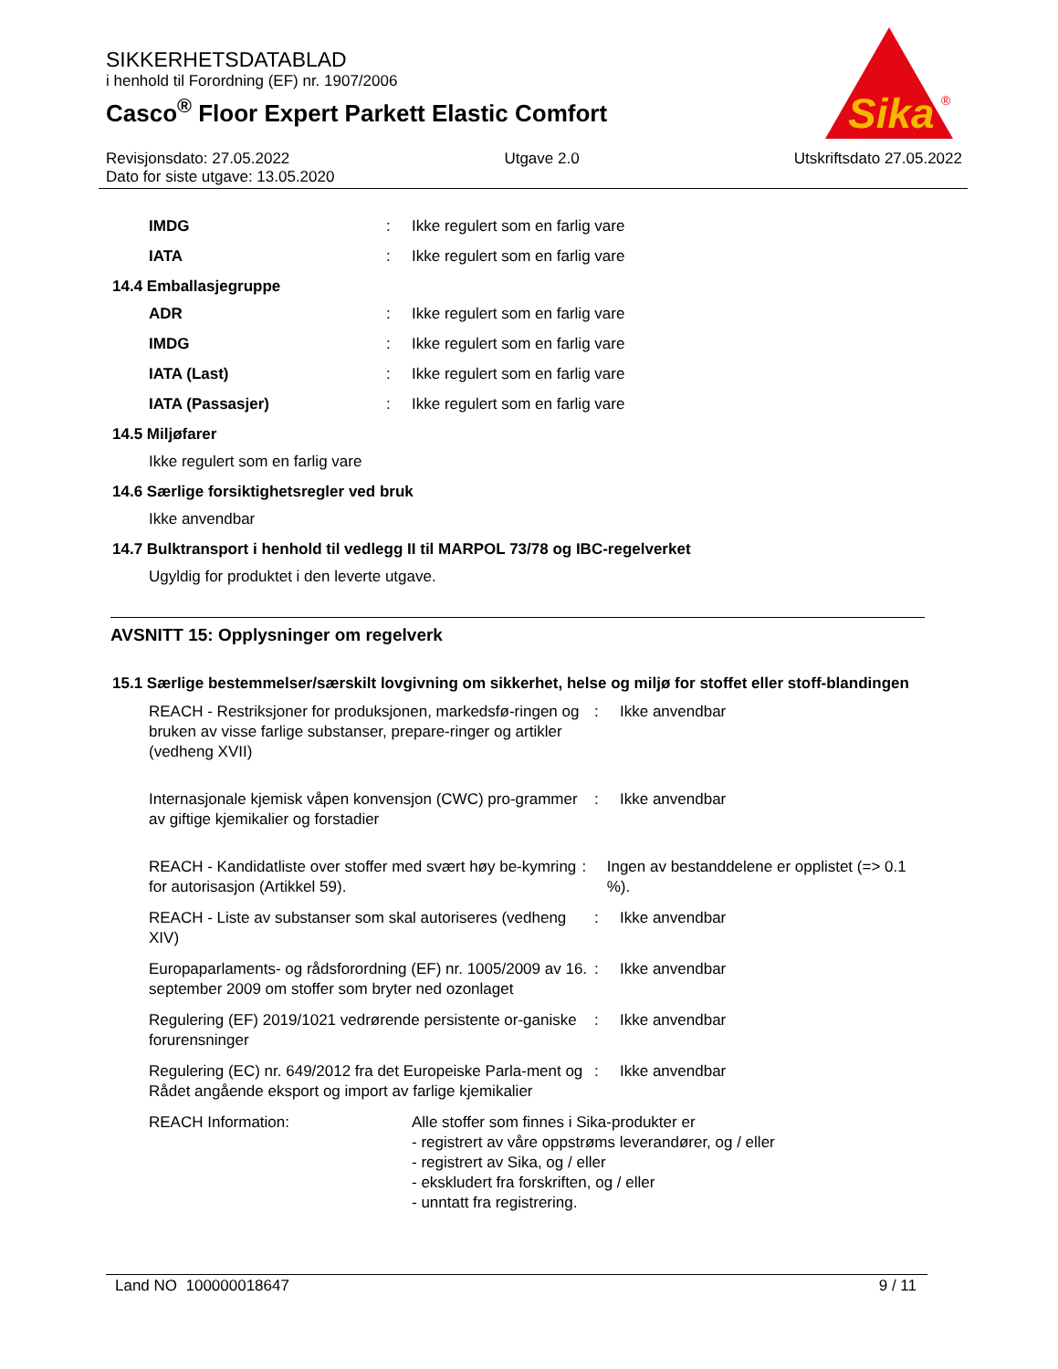SIKKERHETSDATABLAD
i henhold til Forordning (EF) nr. 1907/2006
Casco<sup>®</sup> Floor Expert Parkett Elastic Comfort
Sika
®
Revisjonsdato: 27.05.2022 Utgave 2.0 Utskriftsdato 27.05.2022
Dato for siste utgave: 13.05.2020
IMDG: Ikke regulert som en farlig vare
IATA: Ikke regulert som en farlig vare
14.4 Emballasjegruppe
ADR: Ikke regulert som en farlig vare
IMDG: Ikke regulert som en farlig vare
IATA (Last): Ikke regulert som en farlig vare
IATA (Passasjer): Ikke regulert som en farlig vare
14.5 Miljøfarer
Ikke regulert som en farlig vare
14.6 Særlige forsiktighetsregler ved bruk
Ikke anvendbar
14.7 Bulktransport i henhold til vedlegg II til MARPOL 73/78 og IBC-regelverket
Ugyldig for produktet i den leverte utgave.
AVSNITT 15: Opplysninger om regelverk
15.1 Særlige bestemmelser/særskilt lovgivning om sikkerhet, helse og miljø for stoffet eller stoff-blandingen
REACH - Restriksjoner for produksjonen, markedsfø-ringen og bruken av visse farlige substanser, prepare-ringer og artikler (vedheng XVII): Ikke anvendbar
Internasjonale kjemisk våpen konvensjon (CWC) pro-grammer av giftige kjemikalier og forstadier: Ikke anvendbar
REACH - Kandidatliste over stoffer med svært høy be-kymring for autorisasjon (Artikkel 59).: Ingen av bestanddelene er opplistet (=> 0.1 %).
REACH - Liste av substanser som skal autoriseres (vedheng XIV): Ikke anvendbar
Europaparlaments- og rådsforordning (EF) nr. 1005/2009 av 16. september 2009 om stoffer som bryter ned ozonlaget: Ikke anvendbar
Regulering (EF) 2019/1021 vedrørende persistente or-ganiske forurensninger: Ikke anvendbar
Regulering (EC) nr. 649/2012 fra det Europeiske Parla-ment og Rådet angående eksport og import av farlige kjemikalier: Ikke anvendbar
REACH Information: Alle stoffer som finnes i Sika-produkter er
- registrert av våre oppstrøms leverandører, og / eller
- registrert av Sika, og / eller
- ekskludert fra forskriften, og / eller
- unntatt fra registrering.
Land NO 100000018647 9 / 11